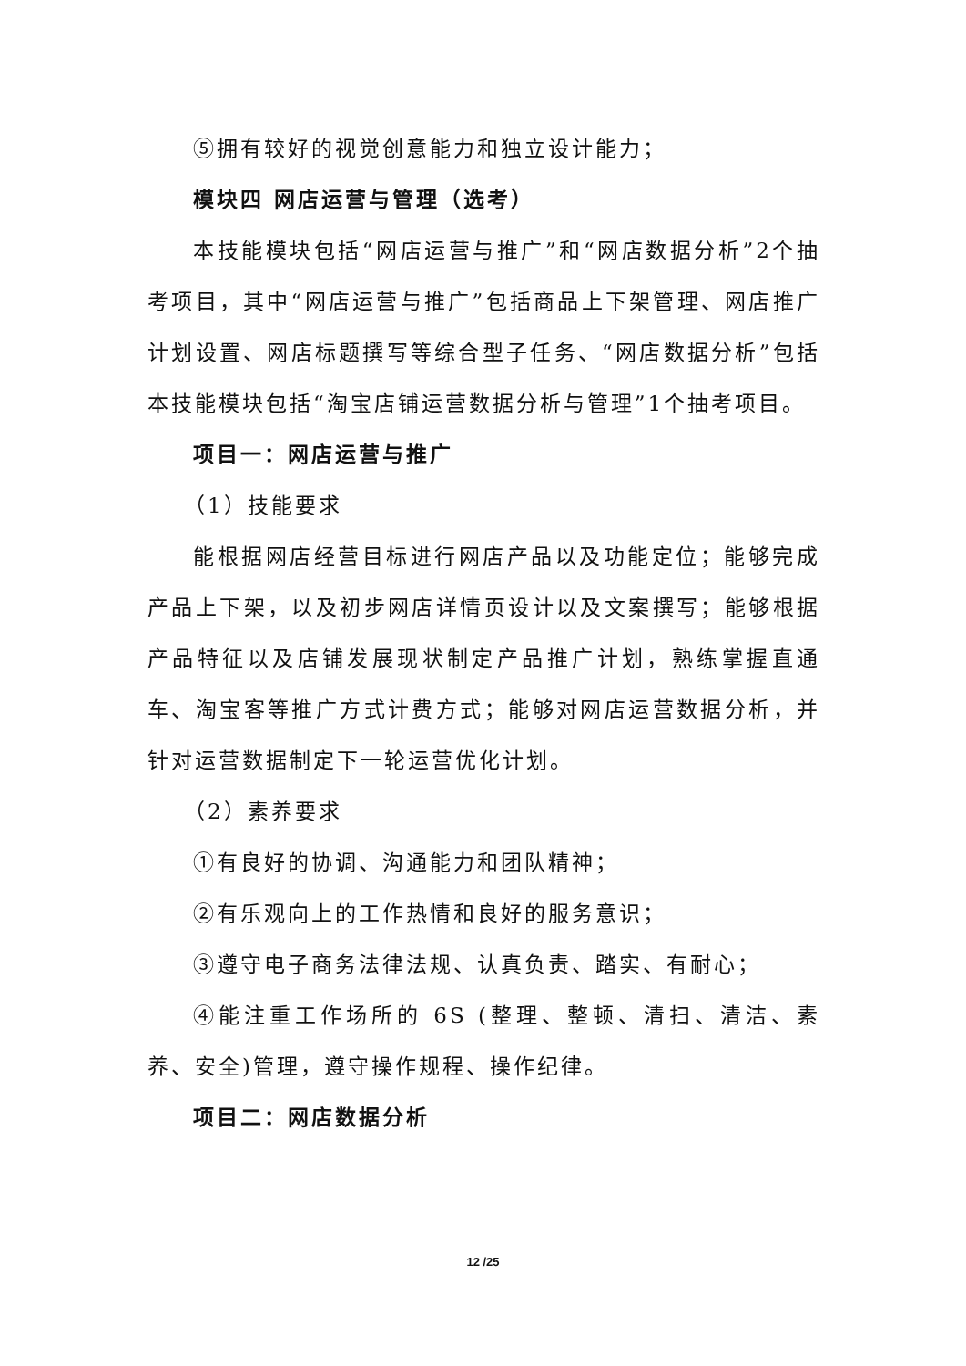⑤拥有较好的视觉创意能力和独立设计能力；
模块四 网店运营与管理（选考）
本技能模块包括“网店运营与推广”和“网店数据分析”2个抽考项目，其中“网店运营与推广”包括商品上下架管理、网店推广计划设置、网店标题撰写等综合型子任务、“网店数据分析”包括本技能模块包括“淘宝店铺运营数据分析与管理”1个抽考项目。
项目一：网店运营与推广
（1）技能要求
能根据网店经营目标进行网店产品以及功能定位；能够完成产品上下架，以及初步网店详情页设计以及文案撰写；能够根据产品特征以及店铺发展现状制定产品推广计划，熟练掌握直通车、淘宝客等推广方式计费方式；能够对网店运营数据分析，并针对运营数据制定下一轮运营优化计划。
（2）素养要求
①有良好的协调、沟通能力和团队精神；
②有乐观向上的工作热情和良好的服务意识；
③遵守电子商务法律法规、认真负责、踏实、有耐心；
④能注重工作场所的 6S (整理、整顿、清扫、清洁、素养、安全)管理，遵守操作规程、操作纪律。
项目二：网店数据分析
12 /25